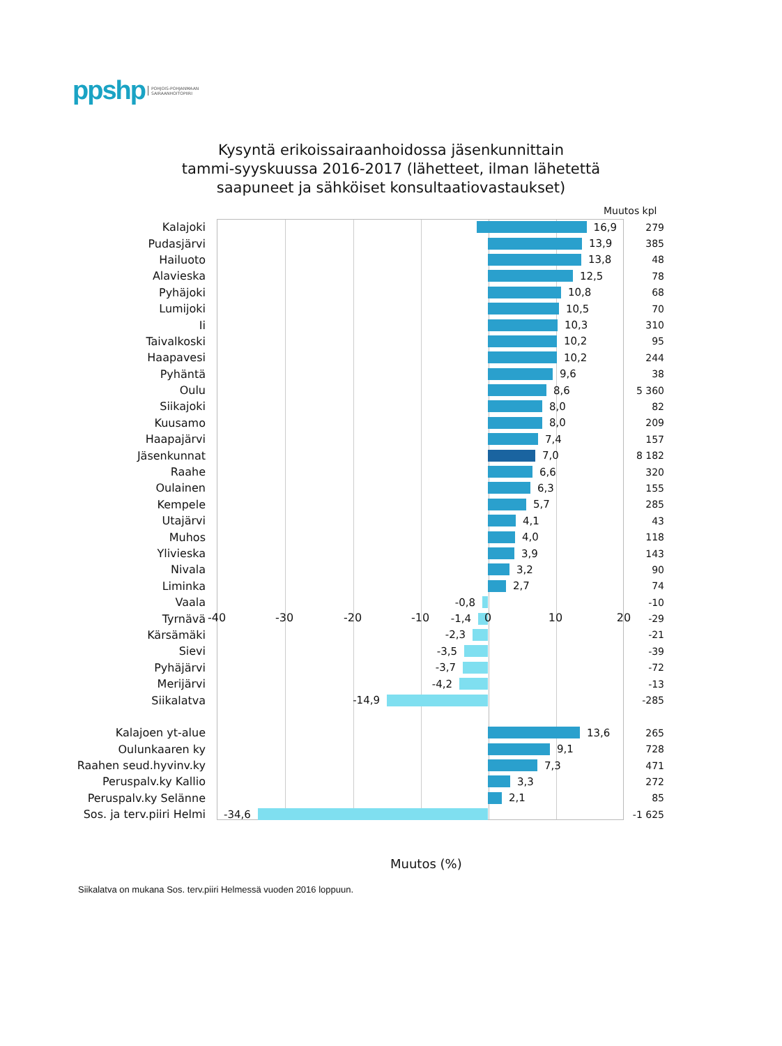ppshp POHJOIS-POHJANMAAN
SAIRAANHOITOPIIRI
Kysyntä erikoissairaanhoidossa jäsenkunnittain
tammi-syyskuussa 2016-2017 (lähetteet, ilman lähetettä
saapuneet ja sähköiset konsultaatiovastaukset)
Muutos kpl
Kalajoki 16,9 279
Pudasjärvi 13,9 385
Hailuoto 13,8 48
Alavieska 12,5 78
Pyhäjoki 10,8 68
Lumijoki 10,5 70
Ii 10,3 310
Taivalkoski 10,2 95
Haapavesi 10,2 244
Pyhäntä 9,6 38
Oulu 8,6 5 360
Siikajoki 8,0 82
Kuusamo 8,0 209
Haapajärvi 7,4 157
Jäsenkunnat 7,0 8 182
Raahe 6,6 320
Oulainen 6,3 155
Kempele 5,7 285
Utajärvi 4,1 43
Muhos 4,0 118
Ylivieska 3,9 143
Nivala 3,2 90
Liminka 2,7 74
Vaala -0,8 -10
Tyrnävä -1,4 -29
Kärsämäki -2,3 -21
Sievi -3,5 -39
Pyhäjärvi -3,7 -72
Merijärvi -4,2 -13
Siikalatva -14,9 -285
Kalajoen yt-alue 13,6 265
Oulunkaaren ky 9,1 728
Raahen seud.hyvinv.ky 7,3 471
Peruspalv.ky Kallio 3,3 272
Peruspalv.ky Selänne 2,1 85
Sos. ja terv.piiri Helmi -34,6 -1 625
-40 -30 -20 -10 0 10 20
Muutos (%)
Siikalatva on mukana Sos. terv.piiri Helmessä vuoden 2016 loppuun.